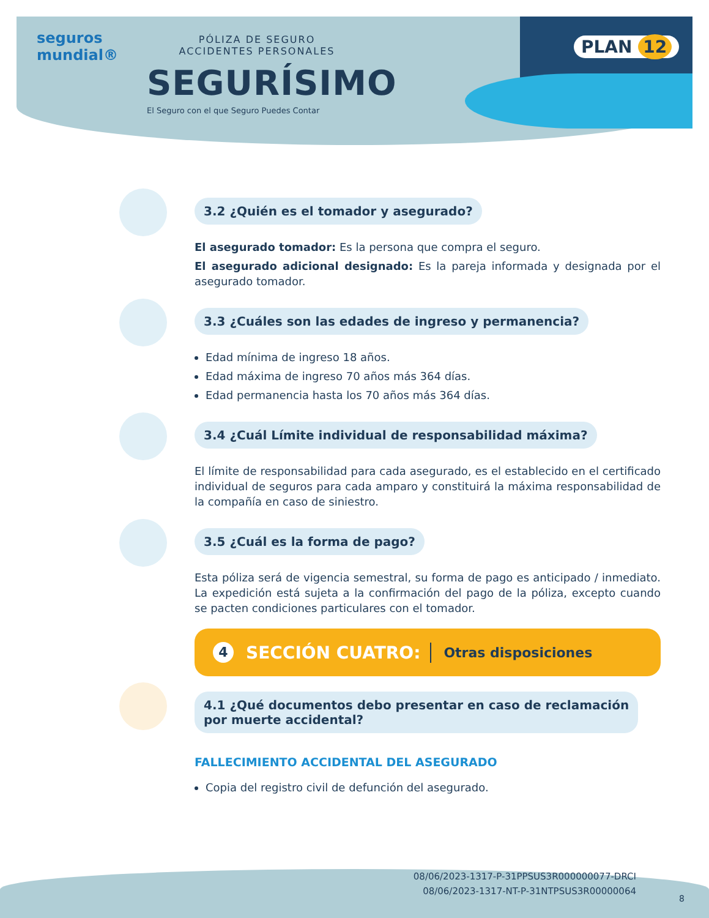seguros
mundial®
PÓLIZA DE SEGURO
ACCIDENTES PERSONALES
SEGURÍSIMO
El Seguro con el que Seguro Puedes Contar
PLAN 12
3.2 ¿Quién es el tomador y asegurado?
El asegurado tomador: Es la persona que compra el seguro.
El asegurado adicional designado: Es la pareja informada y designada por el asegurado tomador.
3.3 ¿Cuáles son las edades de ingreso y permanencia?
Edad mínima de ingreso 18 años.
Edad máxima de ingreso 70 años más 364 días.
Edad permanencia hasta los 70 años más 364 días.
3.4 ¿Cuál Límite individual de responsabilidad máxima?
El límite de responsabilidad para cada asegurado, es el establecido en el certificado individual de seguros para cada amparo y constituirá la máxima responsabilidad de la compañía en caso de siniestro.
3.5 ¿Cuál es la forma de pago?
Esta póliza será de vigencia semestral, su forma de pago es anticipado / inmediato. La expedición está sujeta a la confirmación del pago de la póliza, excepto cuando se pacten condiciones particulares con el tomador.
4 SECCIÓN CUATRO: Otras disposiciones
4.1 ¿Qué documentos debo presentar en caso de reclamación
por muerte accidental?
FALLECIMIENTO ACCIDENTAL DEL ASEGURADO
Copia del registro civil de defunción del asegurado.
08/06/2023-1317-P-31PPSUS3R000000077-DRCI
08/06/2023-1317-NT-P-31NTPSUS3R00000064
8